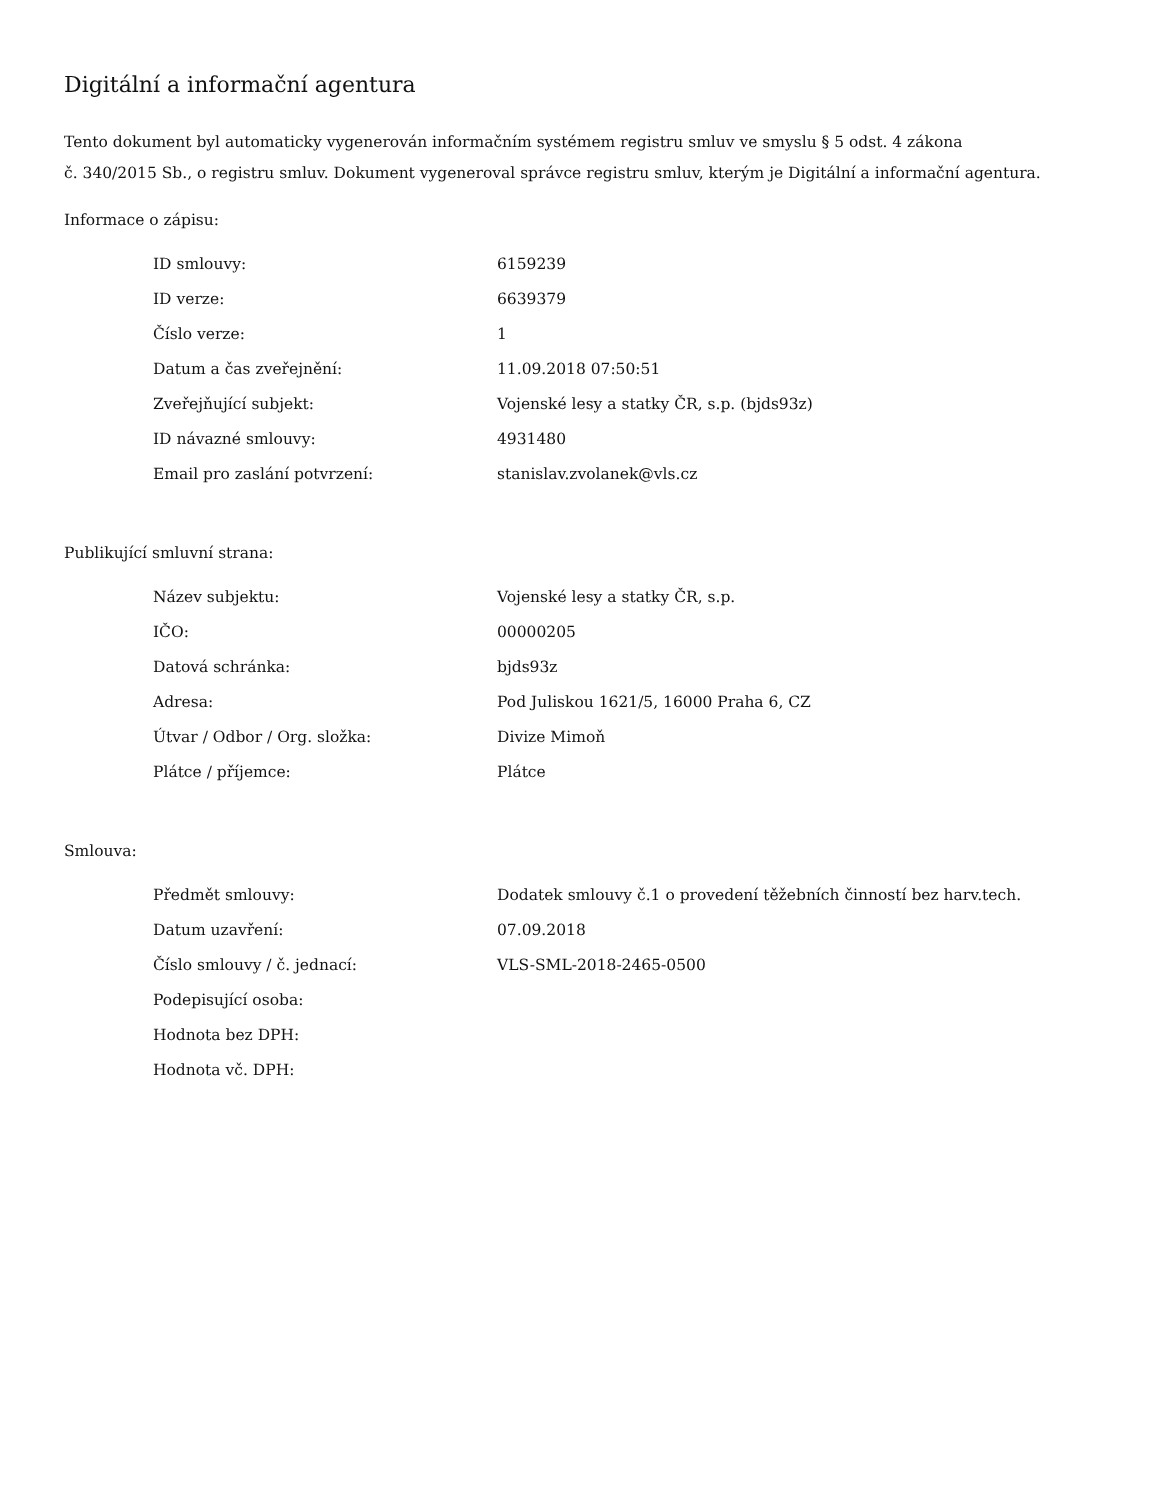Digitální a informační agentura
Tento dokument byl automaticky vygenerován informačním systémem registru smluv ve smyslu § 5 odst. 4 zákona
č. 340/2015 Sb., o registru smluv. Dokument vygeneroval správce registru smluv, kterým je Digitální a informační agentura.
Informace o zápisu:
| ID smlouvy: | 6159239 |
| ID verze: | 6639379 |
| Číslo verze: | 1 |
| Datum a čas zveřejnění: | 11.09.2018 07:50:51 |
| Zveřejňující subjekt: | Vojenské lesy a statky ČR, s.p. (bjds93z) |
| ID návazné smlouvy: | 4931480 |
| Email pro zaslání potvrzení: | stanislav.zvolanek@vls.cz |
Publikující smluvní strana:
| Název subjektu: | Vojenské lesy a statky ČR, s.p. |
| IČO: | 00000205 |
| Datová schránka: | bjds93z |
| Adresa: | Pod Juliskou 1621/5, 16000 Praha 6, CZ |
| Útvar / Odbor / Org. složka: | Divize Mimoň |
| Plátce / příjemce: | Plátce |
Smlouva:
| Předmět smlouvy: | Dodatek smlouvy č.1 o provedení těžebních činností bez harv.tech. |
| Datum uzavření: | 07.09.2018 |
| Číslo smlouvy / č. jednací: | VLS-SML-2018-2465-0500 |
| Podepisující osoba: | |
| Hodnota bez DPH: | |
| Hodnota vč. DPH: | |